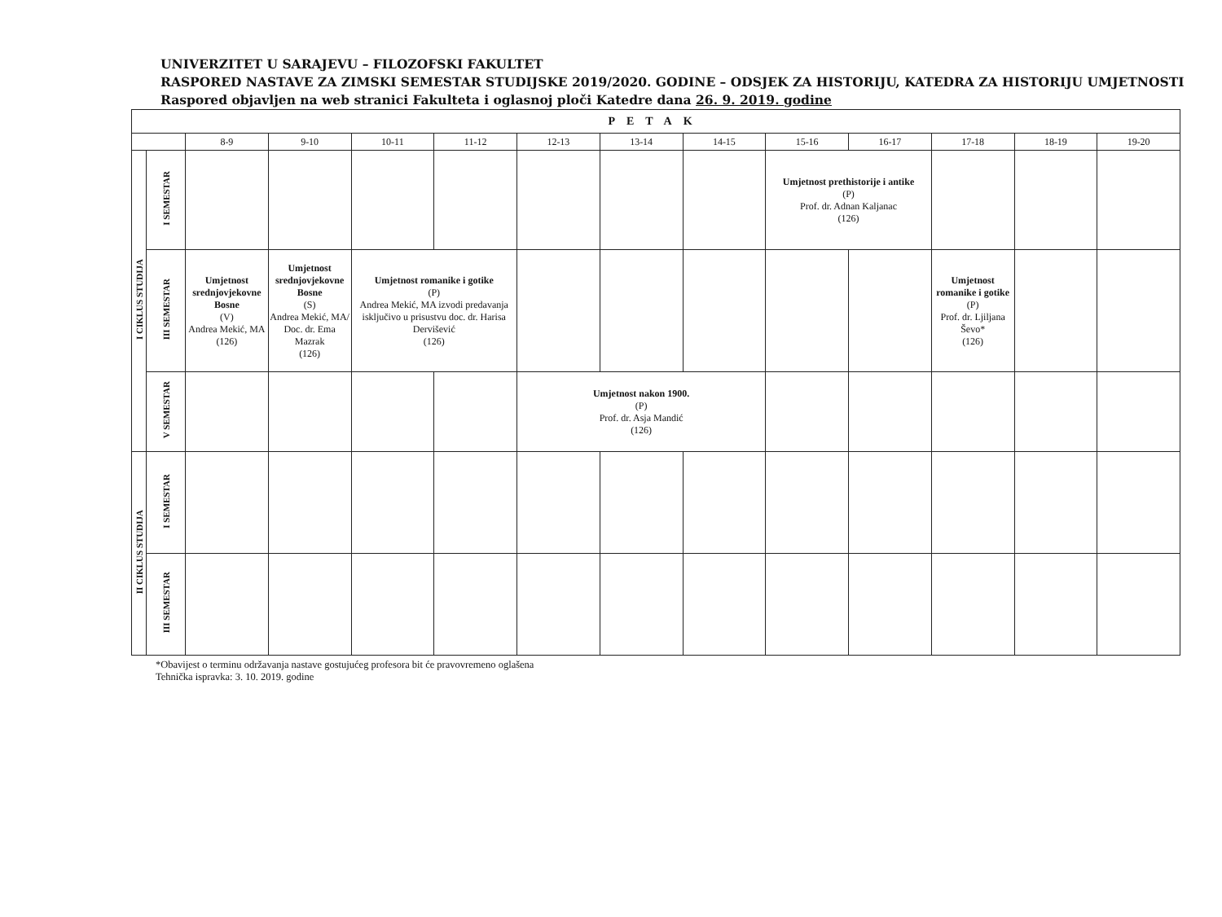UNIVERZITET U SARAJEVU – FILOZOFSKI FAKULTET
RASPORED NASTAVE ZA ZIMSKI SEMESTAR STUDIJSKE 2019/2020. GODINE – ODSJEK ZA HISTORIJU, KATEDRA ZA HISTORIJU UMJETNOSTI
Raspored objavljen na web stranici Fakulteta i oglasnoj ploči Katedre dana 26. 9. 2019. godine
| PETAK | | | | | | | | | | | | | |
| --- | --- | --- | --- | --- | --- | --- | --- | --- | --- | --- | --- | --- | --- |
| | | 8-9 | 9-10 | 10-11 | 11-12 | 12-13 | 13-14 | 14-15 | 15-16 | 16-17 | 17-18 | 18-19 | 19-20 |
| I CIKLUS STUDIJA | I SEMESTAR | | | | | | | | Umjetnost prethistorije i antike (P) Prof. dr. Adnan Kaljanac (126) | | | | |
| | III SEMESTAR | Umjetnost srednjovjekovne Bosne (V) Andrea Mekić, MA (126) | Umjetnost srednjovjekovne Bosne (S) Andrea Mekić, MA/ Doc. dr. Ema Mazrak (126) | Umjetnost romanike i gotike (P) Andrea Mekić, MA izvodi predavanja isključivo u prisustvu doc. dr. Harisa Dervišević (126) | | | | | | | Umjetnost romanike i gotike (P) Prof. dr. Ljiljana Ševo* (126) | | |
| | V SEMESTAR | | | | | Umjetnost nakon 1900. (P) Prof. dr. Asja Mandić (126) | | | | | | | |
| II CIKLUS STUDIJA | I SEMESTAR | | | | | | | | | | | | |
| | III SEMESTAR | | | | | | | | | | | | |
*Obavijest o terminu održavanja nastave gostujućeg profesora bit će pravovremeno oglašena
Tehnička ispravka: 3. 10. 2019. godine